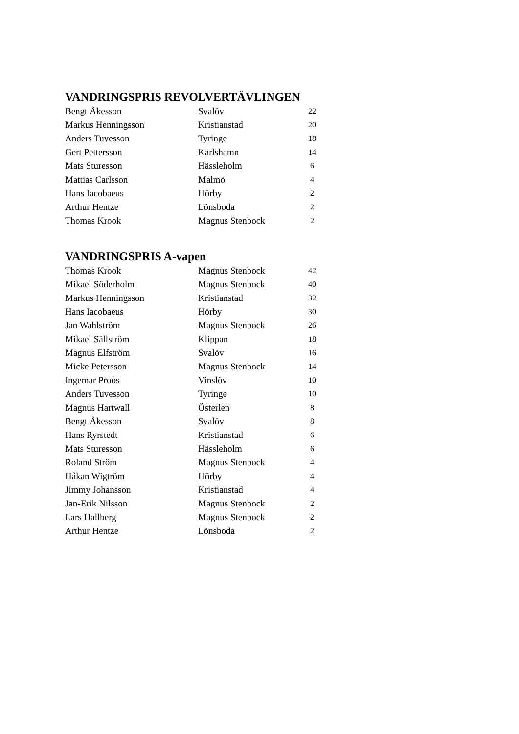VANDRINGSPRIS REVOLVERTÄVLINGEN
| Bengt Åkesson | Svalöv | 22 |
| Markus Henningsson | Kristianstad | 20 |
| Anders Tuvesson | Tyringe | 18 |
| Gert Pettersson | Karlshamn | 14 |
| Mats Sturesson | Hässleholm | 6 |
| Mattias Carlsson | Malmö | 4 |
| Hans Iacobaeus | Hörby | 2 |
| Arthur Hentze | Lönsboda | 2 |
| Thomas Krook | Magnus Stenbock | 2 |
VANDRINGSPRIS A-vapen
| Thomas Krook | Magnus Stenbock | 42 |
| Mikael Söderholm | Magnus Stenbock | 40 |
| Markus Henningsson | Kristianstad | 32 |
| Hans Iacobaeus | Hörby | 30 |
| Jan Wahlström | Magnus Stenbock | 26 |
| Mikael Sällström | Klippan | 18 |
| Magnus Elfström | Svalöv | 16 |
| Micke Petersson | Magnus Stenbock | 14 |
| Ingemar Proos | Vinslöv | 10 |
| Anders Tuvesson | Tyringe | 10 |
| Magnus Hartwall | Österlen | 8 |
| Bengt Åkesson | Svalöv | 8 |
| Hans Ryrstedt | Kristianstad | 6 |
| Mats Sturesson | Hässleholm | 6 |
| Roland Ström | Magnus Stenbock | 4 |
| Håkan Wigtröm | Hörby | 4 |
| Jimmy Johansson | Kristianstad | 4 |
| Jan-Erik Nilsson | Magnus Stenbock | 2 |
| Lars Hallberg | Magnus Stenbock | 2 |
| Arthur Hentze | Lönsboda | 2 |